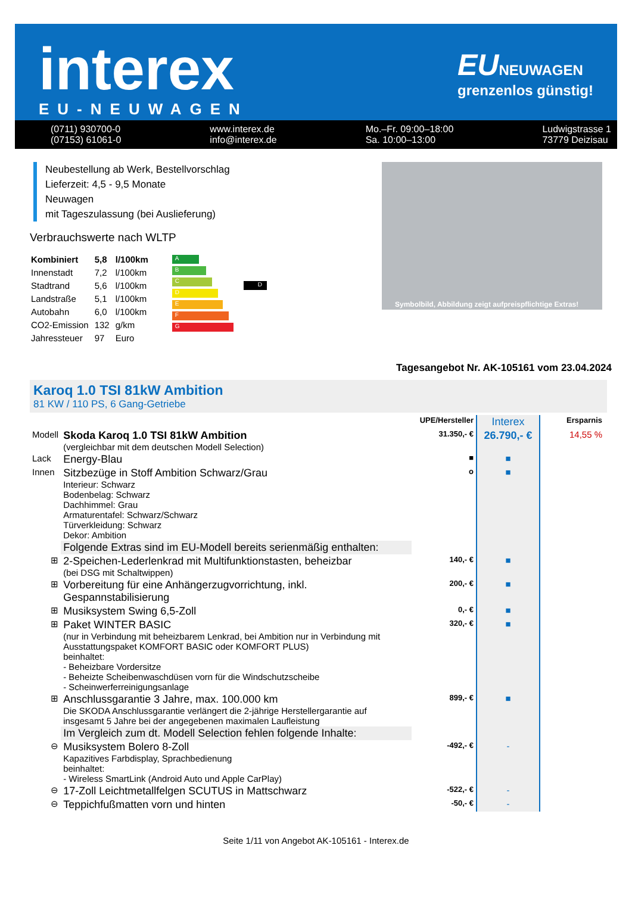interex
EU-NEUWAGEN
EUNEUWAGEN
grenzenlos günstig!
(0711) 930700-0
(07153) 61061-0 www.interex.de
info@interex.de Mo.–Fr. 09:00–18:00
Sa. 10:00–13:00 Ludwigstrasse 1
73779 Deizisau
Neubestellung ab Werk, Bestellvorschlag
Lieferzeit: 4,5 - 9,5 Monate
Neuwagen
mit Tageszulassung (bei Auslieferung)
Verbrauchswerte nach WLTP
| Kombiniert | 5,8 | l/100km |
| Innenstadt | 7,2 | l/100km |
| Stadtrand | 5,6 | l/100km |
| Landstraße | 5,1 | l/100km |
| Autobahn | 6,0 | l/100km |
| CO2-Emission | 132 | g/km |
| Jahressteuer | 97 | Euro |
A
B
C
D
E
F
G
D
Symbolbild, Abbildung zeigt aufpreispflichtige Extras!
Tagesangebot Nr. AK-105161 vom 23.04.2024
Karoq 1.0 TSI 81kW Ambition
81 KW / 110 PS, 6 Gang-Getriebe
| | | | UPE/Hersteller | Interex | Ersparnis |
| Modell | Skoda Karoq 1.0 TSI 81kW Ambition (vergleichbar mit dem deutschen Modell Selection) | | 31.350,- € | 26.790,- € | 14,55 % |
| Lack | Energy-Blau | | ■ | ■ | |
| Innen | Sitzbezüge in Stoff Ambition Schwarz/Grau Interieur: Schwarz Bodenbelag: Schwarz Dachhimmel: Grau Armaturentafel: Schwarz/Schwarz Türverkleidung: Schwarz Dekor: Ambition | | o | ■ | |
| | Folgende Extras sind im EU-Modell bereits serienmäßig enthalten: | | | | |
| ⊞ | 2-Speichen-Lederlenkrad mit Multifunktionstasten, beheizbar (bei DSG mit Schaltwippen) | | 140,- € | ■ | |
| ⊞ | Vorbereitung für eine Anhängerzugvorrichtung, inkl. Gespannstabilisierung | | 200,- € | ■ | |
| ⊞ | Musiksystem Swing 6,5-Zoll | | 0,- € | ■ | |
| ⊞ | Paket WINTER BASIC (nur in Verbindung mit beheizbarem Lenkrad, bei Ambition nur in Verbindung mit Ausstattungspaket KOMFORT BASIC oder KOMFORT PLUS) beinhaltet: - Beheizbare Vordersitze - Beheizte Scheibenwaschdüsen vorn für die Windschutzscheibe - Scheinwerferreinigungsanlage | | 320,- € | ■ | |
| ⊞ | Anschlussgarantie 3 Jahre, max. 100.000 km Die SKODA Anschlussgarantie verlängert die 2-jährige Herstellergarantie auf insgesamt 5 Jahre bei der angegebenen maximalen Laufleistung | | 899,- € | ■ | |
| | Im Vergleich zum dt. Modell Selection fehlen folgende Inhalte: | | | | |
| ⊖ | Musiksystem Bolero 8-Zoll Kapazitives Farbdisplay, Sprachbedienung beinhaltet: - Wireless SmartLink (Android Auto und Apple CarPlay) | | -492,- € | - | |
| ⊖ | 17-Zoll Leichtmetallfelgen SCUTUS in Mattschwarz | | -522,- € | - | |
| ⊖ | Teppichfußmatten vorn und hinten | | -50,- € | - | |
Seite 1/11 von Angebot AK-105161 - Interex.de